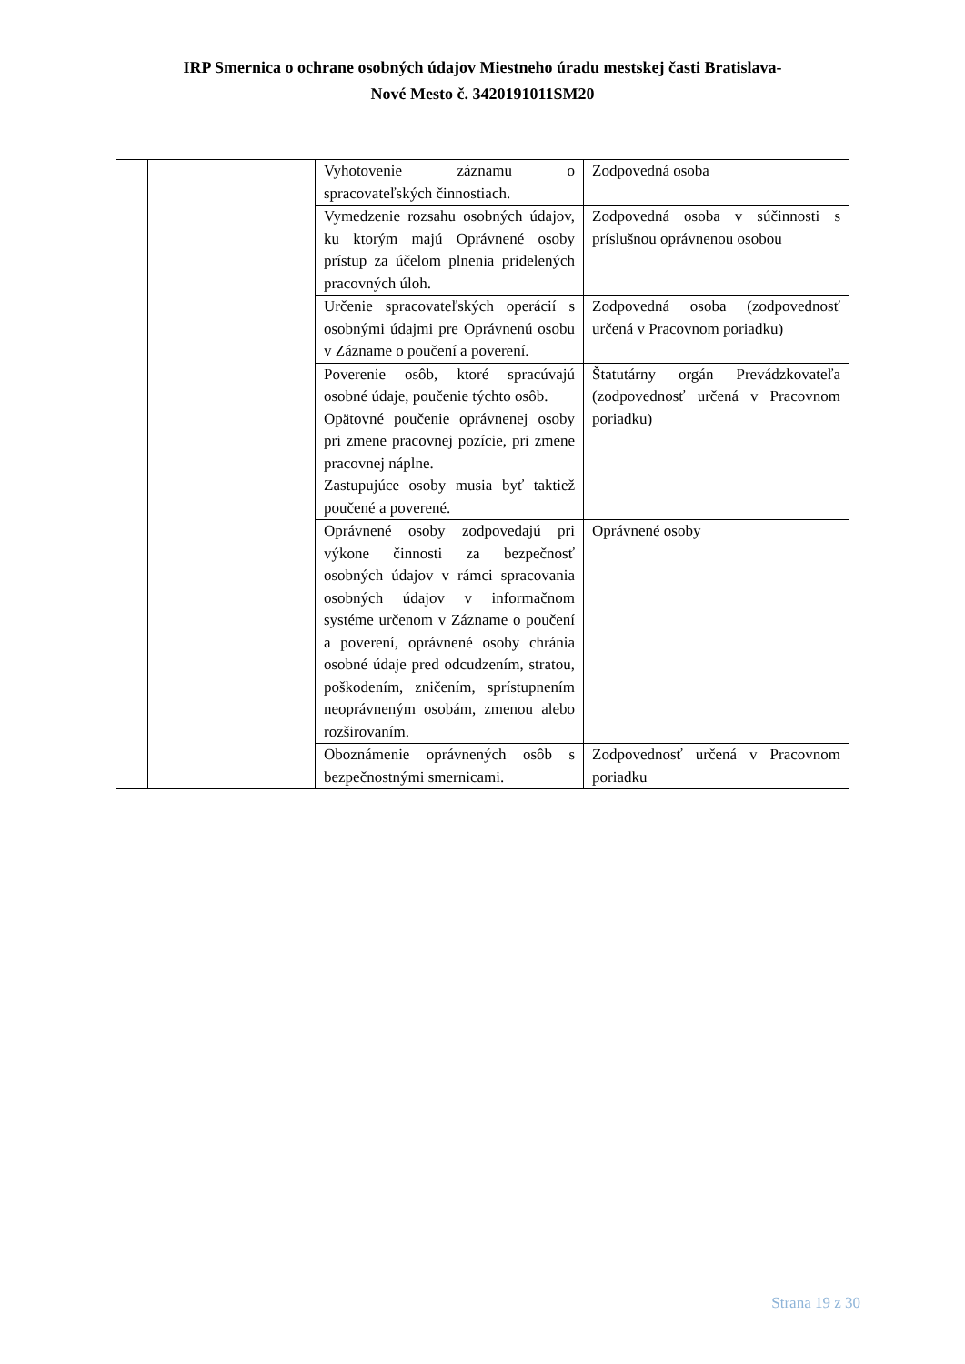IRP Smernica o ochrane osobných údajov Miestneho úradu mestskej časti Bratislava-
Nové Mesto č. 3420191011SM20
| | | Vyhotovenie záznamu o spracovateľských činnostiach. | Zodpovedná osoba |
| | | Vymedzenie rozsahu osobných údajov, ku ktorým majú Oprávnené osoby prístup za účelom plnenia pridelených pracovných úloh. | Zodpovedná osoba v súčinnosti s príslušnou oprávnenou osobou |
| | | Určenie spracovateľských operácií s osobnými údajmi pre Oprávnenú osobu v Zázname o poučení a poverení. | Zodpovedná osoba (zodpovednosť určená v Pracovnom poriadku) |
| | | Poverenie osôb, ktoré spracúvajú osobné údaje, poučenie týchto osôb. Opätovné poučenie oprávnenej osoby pri zmene pracovnej pozície, pri zmene pracovnej náplne. Zastupujúce osoby musia byť taktiež poučené a poverené. | Štatutárny orgán Prevádzkovateľa (zodpovednosť určená v Pracovnom poriadku) |
| | | Oprávnené osoby zodpovedajú pri výkone činnosti za bezpečnosť osobných údajov v rámci spracovania osobných údajov v informačnom systéme určenom v Zázname o poučení a poverení, oprávnené osoby chránia osobné údaje pred odcudzením, stratou, poškodením, zničením, sprístupnením neoprávneným osobám, zmenou alebo rozširovaním. | Oprávnené osoby |
| | | Oboznámenie oprávnených osôb s bezpečnostnými smernicami. | Zodpovednosť určená v Pracovnom poriadku |
Strana 19 z 30